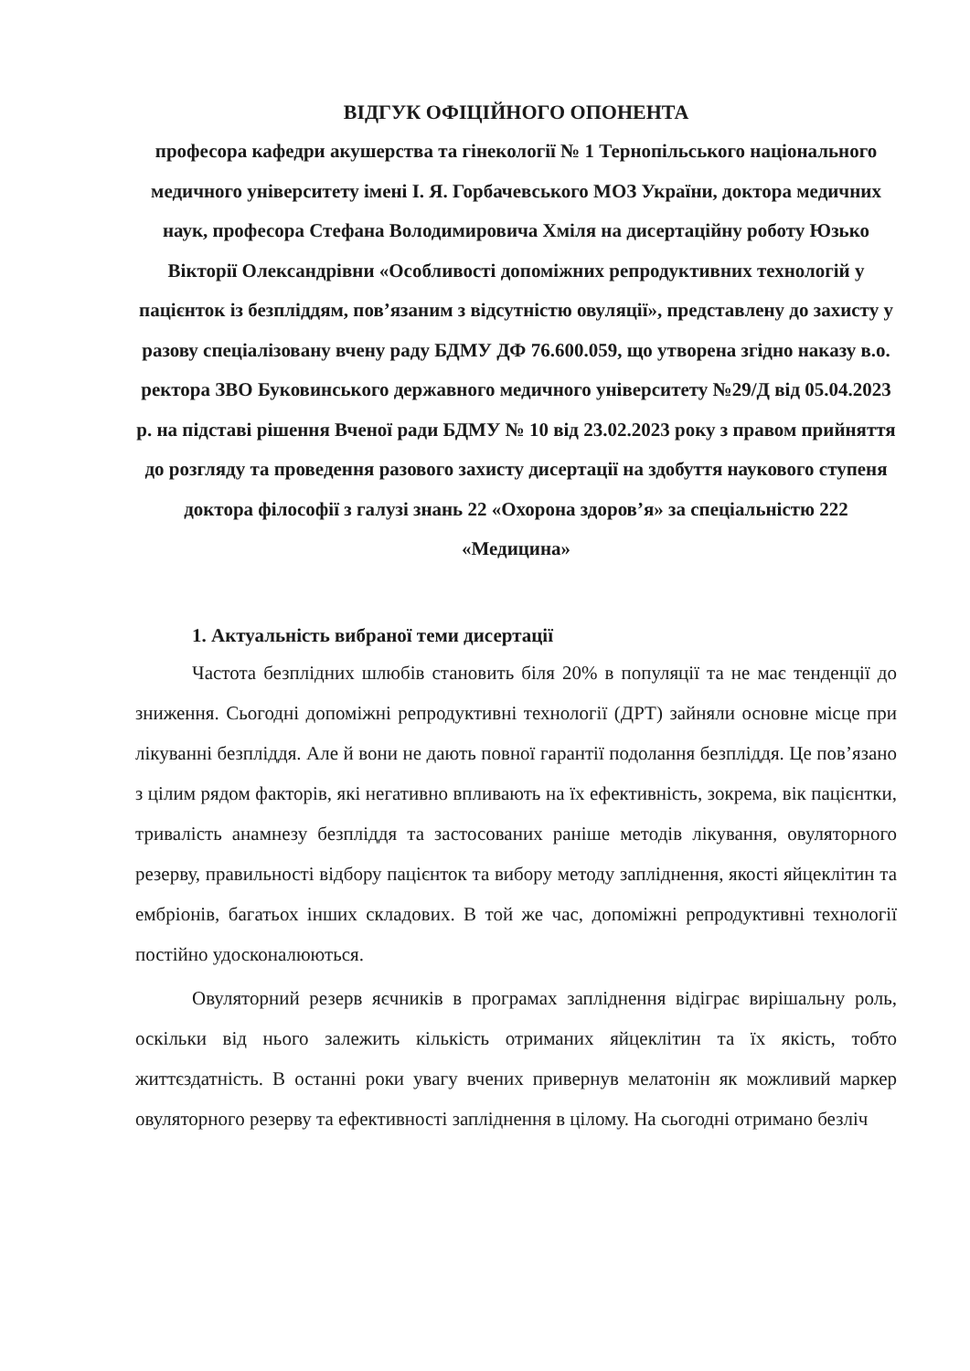ВІДГУК ОФІЦІЙНОГО ОПОНЕНТА
професора кафедри акушерства та гінекології № 1 Тернопільського національного медичного університету імені І. Я. Горбачевського МОЗ України, доктора медичних наук, професора Стефана Володимировича Хміля на дисертаційну роботу Юзько Вікторії Олександрівни «Особливості допоміжних репродуктивних технологій у пацієнток із безпліддям, пов’язаним з відсутністю овуляції», представлену до захисту у разову спеціалізовану вчену раду БДМУ ДФ 76.600.059, що утворена згідно наказу в.о. ректора ЗВО Буковинського державного медичного університету №29/Д від 05.04.2023 р. на підставі рішення Вченої ради БДМУ № 10 від 23.02.2023 року з правом прийняття до розгляду та проведення разового захисту дисертації на здобуття наукового ступеня доктора філософії з галузі знань 22 «Охорона здоров’я» за спеціальністю 222 «Медицина»
1. Актуальність вибраної теми дисертації
Частота безплідних шлюбів становить біля 20% в популяції та не має тенденції до зниження. Сьогодні допоміжні репродуктивні технології (ДРТ) зайняли основне місце при лікуванні безпліддя. Але й вони не дають повної гарантії подолання безпліддя. Це пов’язано з цілим рядом факторів, які негативно впливають на їх ефективність, зокрема, вік пацієнтки, тривалість анамнезу безпліддя та застосованих раніше методів лікування, овуляторного резерву, правильності відбору пацієнток та вибору методу запліднення, якості яйцеклітин та ембріонів, багатьох інших складових. В той же час, допоміжні репродуктивні технології постійно удосконалюються.
Овуляторний резерв яєчників в програмах запліднення відіграє вирішальну роль, оскільки від нього залежить кількість отриманих яйцеклітин та їх якість, тобто життєздатність. В останні роки увагу вчених привернув мелатонін як можливий маркер овуляторного резерву та ефективності запліднення в цілому. На сьогодні отримано безліч